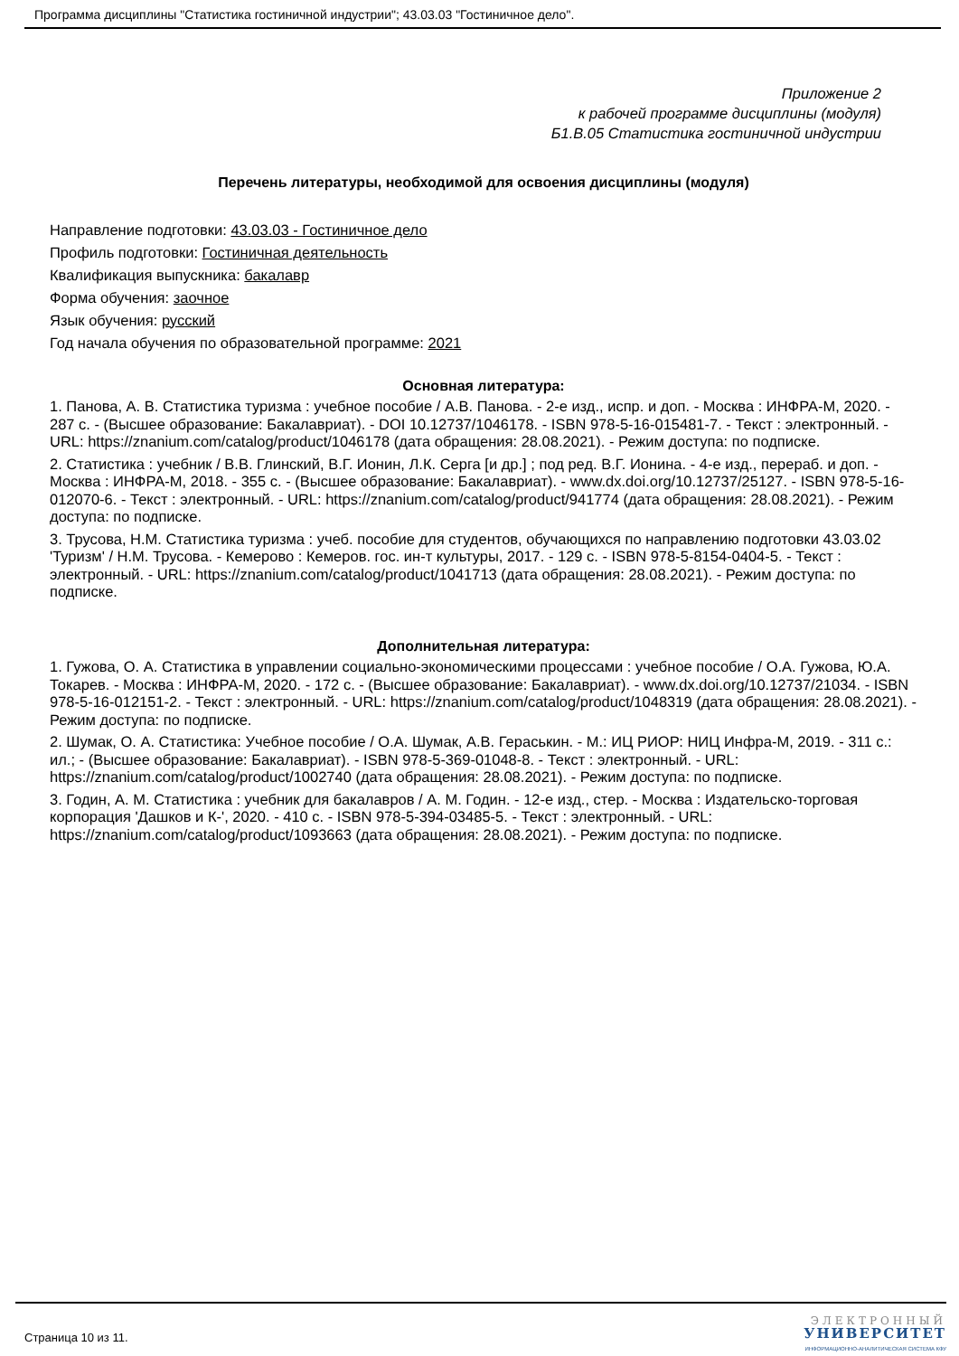Программа дисциплины "Статистика гостиничной индустрии"; 43.03.03 "Гостиничное дело".
Приложение 2
к рабочей программе дисциплины (модуля)
Б1.В.05 Статистика гостиничной индустрии
Перечень литературы, необходимой для освоения дисциплины (модуля)
Направление подготовки: 43.03.03 - Гостиничное дело
Профиль подготовки: Гостиничная деятельность
Квалификация выпускника: бакалавр
Форма обучения: заочное
Язык обучения: русский
Год начала обучения по образовательной программе: 2021
Основная литература:
1. Панова, А. В. Статистика туризма : учебное пособие / А.В. Панова. - 2-е изд., испр. и доп. - Москва : ИНФРА-М, 2020. - 287 с. - (Высшее образование: Бакалавриат). - DOI 10.12737/1046178. - ISBN 978-5-16-015481-7. - Текст : электронный. - URL: https://znanium.com/catalog/product/1046178 (дата обращения: 28.08.2021). - Режим доступа: по подписке.
2. Статистика : учебник / В.В. Глинский, В.Г. Ионин, Л.К. Серга [и др.] ; под ред. В.Г. Ионина. - 4-е изд., перераб. и доп. - Москва : ИНФРА-М, 2018. - 355 с. - (Высшее образование: Бакалавриат). - www.dx.doi.org/10.12737/25127. - ISBN 978-5-16-012070-6. - Текст : электронный. - URL: https://znanium.com/catalog/product/941774 (дата обращения: 28.08.2021). - Режим доступа: по подписке.
3. Трусова, Н.М. Статистика туризма : учеб. пособие для студентов, обучающихся по направлению подготовки 43.03.02 'Туризм' / Н.М. Трусова. - Кемерово : Кемеров. гос. ин-т культуры, 2017. - 129 с. - ISBN 978-5-8154-0404-5. - Текст : электронный. - URL: https://znanium.com/catalog/product/1041713 (дата обращения: 28.08.2021). - Режим доступа: по подписке.
Дополнительная литература:
1. Гужова, О. А. Статистика в управлении социально-экономическими процессами : учебное пособие / О.А. Гужова, Ю.А. Токарев. - Москва : ИНФРА-М, 2020. - 172 с. - (Высшее образование: Бакалавриат). - www.dx.doi.org/10.12737/21034. - ISBN 978-5-16-012151-2. - Текст : электронный. - URL: https://znanium.com/catalog/product/1048319 (дата обращения: 28.08.2021). - Режим доступа: по подписке.
2. Шумак, О. А. Статистика: Учебное пособие / О.А. Шумак, А.В. Гераськин. - М.: ИЦ РИОР: НИЦ Инфра-М, 2019. - 311 с.: ил.; - (Высшее образование: Бакалавриат). - ISBN 978-5-369-01048-8. - Текст : электронный. - URL: https://znanium.com/catalog/product/1002740 (дата обращения: 28.08.2021). - Режим доступа: по подписке.
3. Годин, А. М. Статистика : учебник для бакалавров / А. М. Годин. - 12-е изд., стер. - Москва : Издательско-торговая корпорация 'Дашков и К-', 2020. - 410 с. - ISBN 978-5-394-03485-5. - Текст : электронный. - URL: https://znanium.com/catalog/product/1093663 (дата обращения: 28.08.2021). - Режим доступа: по подписке.
Страница 10 из 11.
ЭЛЕКТРОННЫЙ
УНИВЕРСИТЕТ
ИНФОРМАЦИОННО-АНАЛИТИЧЕСКАЯ СИСТЕМА КФУ